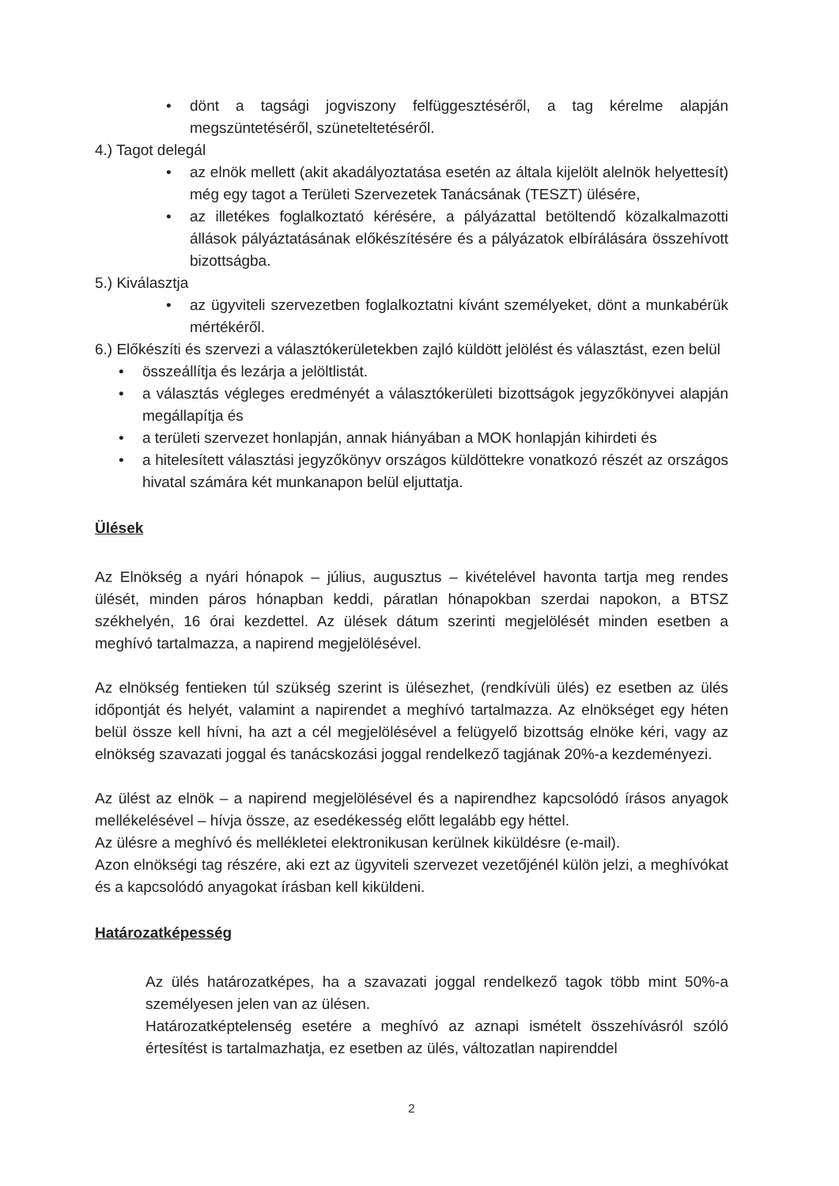• dönt a tagsági jogviszony felfüggesztéséről, a tag kérelme alapján megszüntetéséről, szüneteltetéséről.
4.) Tagot delegál
• az elnök mellett (akit akadályoztatása esetén az általa kijelölt alelnök helyettesít) még egy tagot a Területi Szervezetek Tanácsának (TESZT) ülésére,
• az illetékes foglalkoztató kérésére, a pályázattal betöltendő közalkalmazotti állások pályáztatásának előkészítésére és a pályázatok elbírálására összehívott bizottságba.
5.) Kiválasztja
• az ügyviteli szervezetben foglalkoztatni kívánt személyeket, dönt a munkabérük mértékéről.
6.) Előkészíti és szervezi a választókerületekben zajló küldött jelölést és választást, ezen belül
• összeállítja és lezárja a jelöltlistát.
• a választás végleges eredményét a választókerületi bizottságok jegyzőkönyvei alapján megállapítja és
• a területi szervezet honlapján, annak hiányában a MOK honlapján kihirdeti és
• a hitelesített választási jegyzőkönyv országos küldöttekre vonatkozó részét az országos hivatal számára két munkanapon belül eljuttatja.
Ülések
Az Elnökség a nyári hónapok – július, augusztus – kivételével havonta tartja meg rendes ülését, minden páros hónapban keddi, páratlan hónapokban szerdai napokon, a BTSZ székhelyén, 16 órai kezdettel. Az ülések dátum szerinti megjelölését minden esetben a meghívó tartalmazza, a napirend megjelölésével.
Az elnökség fentieken túl szükség szerint is ülésezhet, (rendkívüli ülés) ez esetben az ülés időpontját és helyét, valamint a napirendet a meghívó tartalmazza. Az elnökséget egy héten belül össze kell hívni, ha azt a cél megjelölésével a felügyelő bizottság elnöke kéri, vagy az elnökség szavazati joggal és tanácskozási joggal rendelkező tagjának 20%-a kezdeményezi.
Az ülést az elnök – a napirend megjelölésével és a napirendhez kapcsolódó írásos anyagok mellékelésével – hívja össze, az esedékesség előtt legalább egy héttel.
Az ülésre a meghívó és mellékletei elektronikusan kerülnek kiküldésre (e-mail).
Azon elnökségi tag részére, aki ezt az ügyviteli szervezet vezetőjénél külön jelzi, a meghívókat és a kapcsolódó anyagokat írásban kell kiküldeni.
Határozatképesség
Az ülés határozatképes, ha a szavazati joggal rendelkező tagok több mint 50%-a személyesen jelen van az ülésen.
Határozatképtelenség esetére a meghívó az aznapi ismételt összehívásról szóló értesítést is tartalmazhatja, ez esetben az ülés, változatlan napirenddel
2